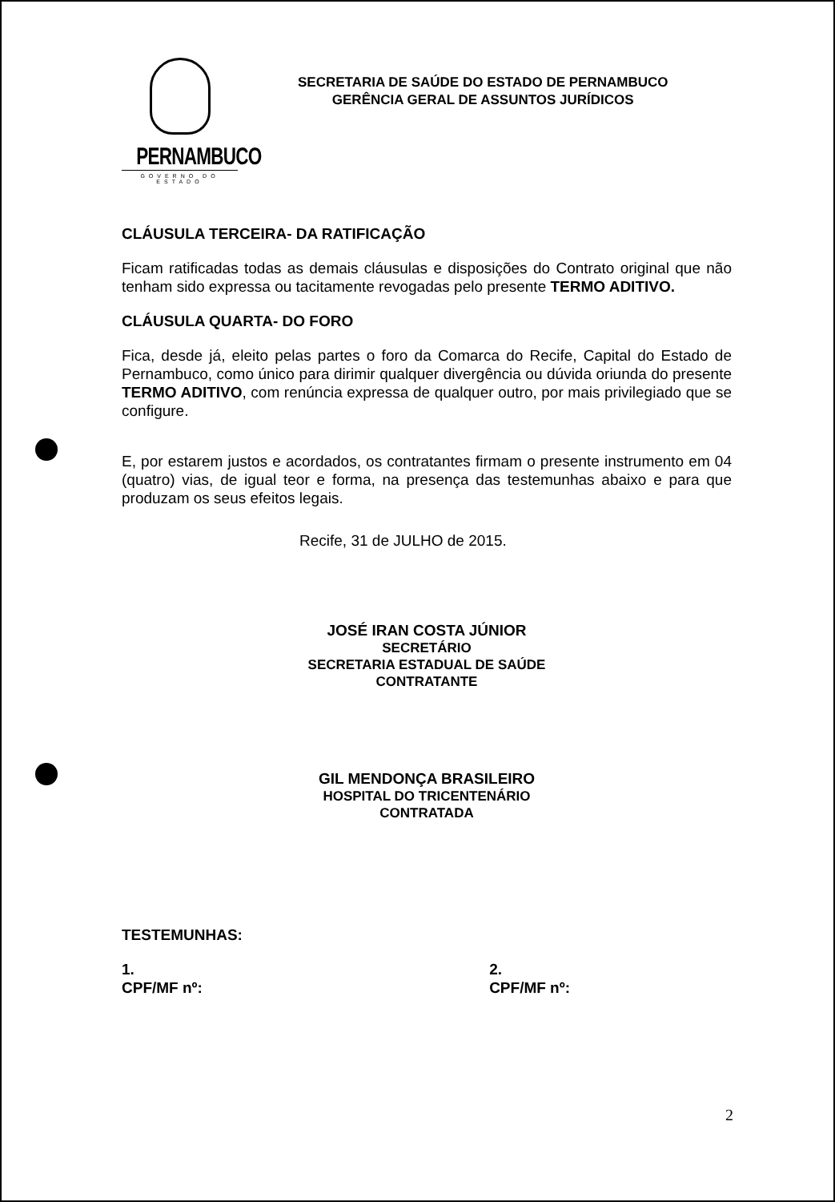PERNAMBUCO
GOVERNO DO ESTADO
SECRETARIA DE SAÚDE DO ESTADO DE PERNAMBUCO
GERÊNCIA GERAL DE ASSUNTOS JURÍDICOS
CLÁUSULA TERCEIRA- DA RATIFICAÇÃO
Ficam ratificadas todas as demais cláusulas e disposições do Contrato original que não tenham sido expressa ou tacitamente revogadas pelo presente TERMO ADITIVO.
CLÁUSULA QUARTA- DO FORO
Fica, desde já, eleito pelas partes o foro da Comarca do Recife, Capital do Estado de Pernambuco, como único para dirimir qualquer divergência ou dúvida oriunda do presente TERMO ADITIVO, com renúncia expressa de qualquer outro, por mais privilegiado que se configure.
E, por estarem justos e acordados, os contratantes firmam o presente instrumento em 04 (quatro) vias, de igual teor e forma, na presença das testemunhas abaixo e para que produzam os seus efeitos legais.
Recife, 31 de JULHO de 2015.
JOSÉ IRAN COSTA JÚNIOR
SECRETÁRIO
SECRETARIA ESTADUAL DE SAÚDE
CONTRATANTE
GIL MENDONÇA BRASILEIRO
HOSPITAL DO TRICENTENÁRIO
CONTRATADA
TESTEMUNHAS:
1.
CPF/MF nº:
2.
CPF/MF nº:
2